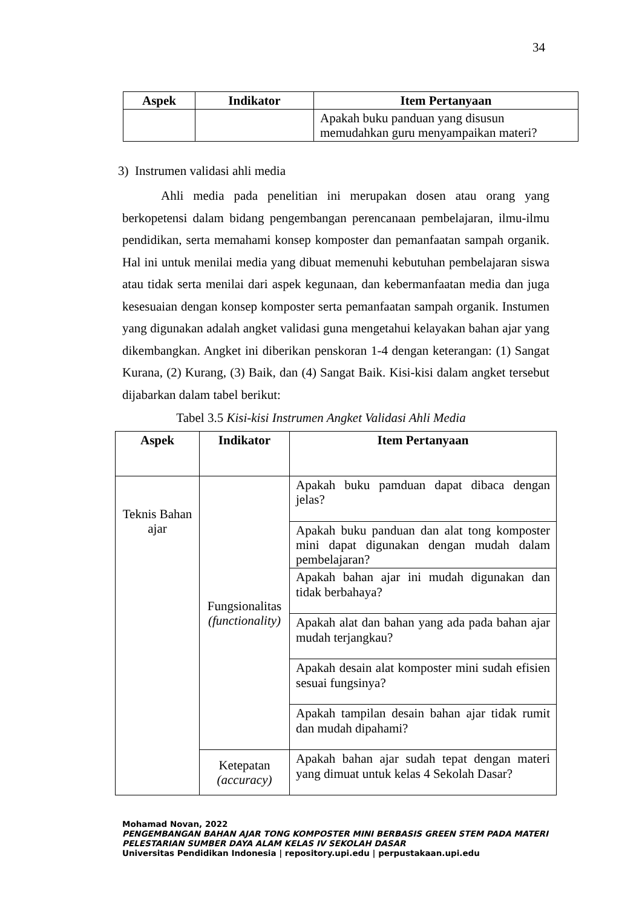34
| Aspek | Indikator | Item Pertanyaan |
| --- | --- | --- |
| | | Apakah buku panduan yang disusun memudahkan guru menyampaikan materi? |
3) Instrumen validasi ahli media
Ahli media pada penelitian ini merupakan dosen atau orang yang berkopetensi dalam bidang pengembangan perencanaan pembelajaran, ilmu-ilmu pendidikan, serta memahami konsep komposter dan pemanfaatan sampah organik. Hal ini untuk menilai media yang dibuat memenuhi kebutuhan pembelajaran siswa atau tidak serta menilai dari aspek kegunaan, dan kebermanfaatan media dan juga kesesuaian dengan konsep komposter serta pemanfaatan sampah organik. Instumen yang digunakan adalah angket validasi guna mengetahui kelayakan bahan ajar yang dikembangkan. Angket ini diberikan penskoran 1-4 dengan keterangan: (1) Sangat Kurana, (2) Kurang, (3) Baik, dan (4) Sangat Baik. Kisi-kisi dalam angket tersebut dijabarkan dalam tabel berikut:
Tabel 3.5 Kisi-kisi Instrumen Angket Validasi Ahli Media
| Aspek | Indikator | Item Pertanyaan |
| --- | --- | --- |
| Teknis Bahan ajar | Fungsionalitas (functionality) | Apakah buku pamduan dapat dibaca dengan jelas? |
| | | Apakah buku panduan dan alat tong komposter mini dapat digunakan dengan mudah dalam pembelajaran? |
| | | Apakah bahan ajar ini mudah digunakan dan tidak berbahaya? |
| | | Apakah alat dan bahan yang ada pada bahan ajar mudah terjangkau? |
| | | Apakah desain alat komposter mini sudah efisien sesuai fungsinya? |
| | | Apakah tampilan desain bahan ajar tidak rumit dan mudah dipahami? |
| | Ketepatan (accuracy) | Apakah bahan ajar sudah tepat dengan materi yang dimuat untuk kelas 4 Sekolah Dasar? |
Mohamad Novan, 2022
PENGEMBANGAN BAHAN AJAR TONG KOMPOSTER MINI BERBASIS GREEN STEM PADA MATERI
PELESTARIAN SUMBER DAYA ALAM KELAS IV SEKOLAH DASAR
Universitas Pendidikan Indonesia | repository.upi.edu | perpustakaan.upi.edu